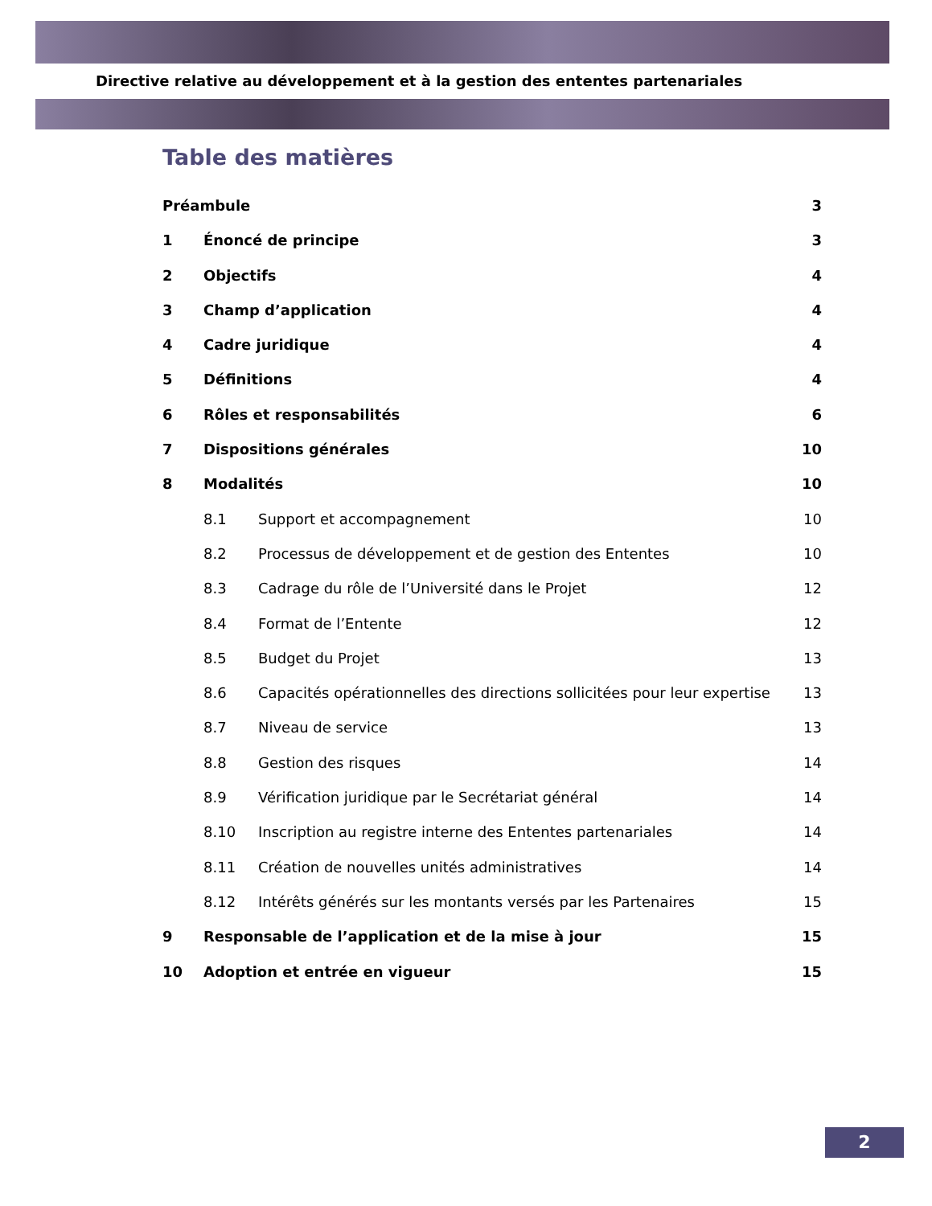Directive relative au développement et à la gestion des ententes partenariales
Table des matières
Préambule 3
1 Énoncé de principe 3
2 Objectifs 4
3 Champ d’application 4
4 Cadre juridique 4
5 Définitions 4
6 Rôles et responsabilités 6
7 Dispositions générales 10
8 Modalités 10
8.1 Support et accompagnement 10
8.2 Processus de développement et de gestion des Ententes 10
8.3 Cadrage du rôle de l’Université dans le Projet 12
8.4 Format de l’Entente 12
8.5 Budget du Projet 13
8.6 Capacités opérationnelles des directions sollicitées pour leur expertise 13
8.7 Niveau de service 13
8.8 Gestion des risques 14
8.9 Vérification juridique par le Secrétariat général 14
8.10 Inscription au registre interne des Ententes partenariales 14
8.11 Création de nouvelles unités administratives 14
8.12 Intérêts générés sur les montants versés par les Partenaires 15
9 Responsable de l’application et de la mise à jour 15
10 Adoption et entrée en vigueur 15
2